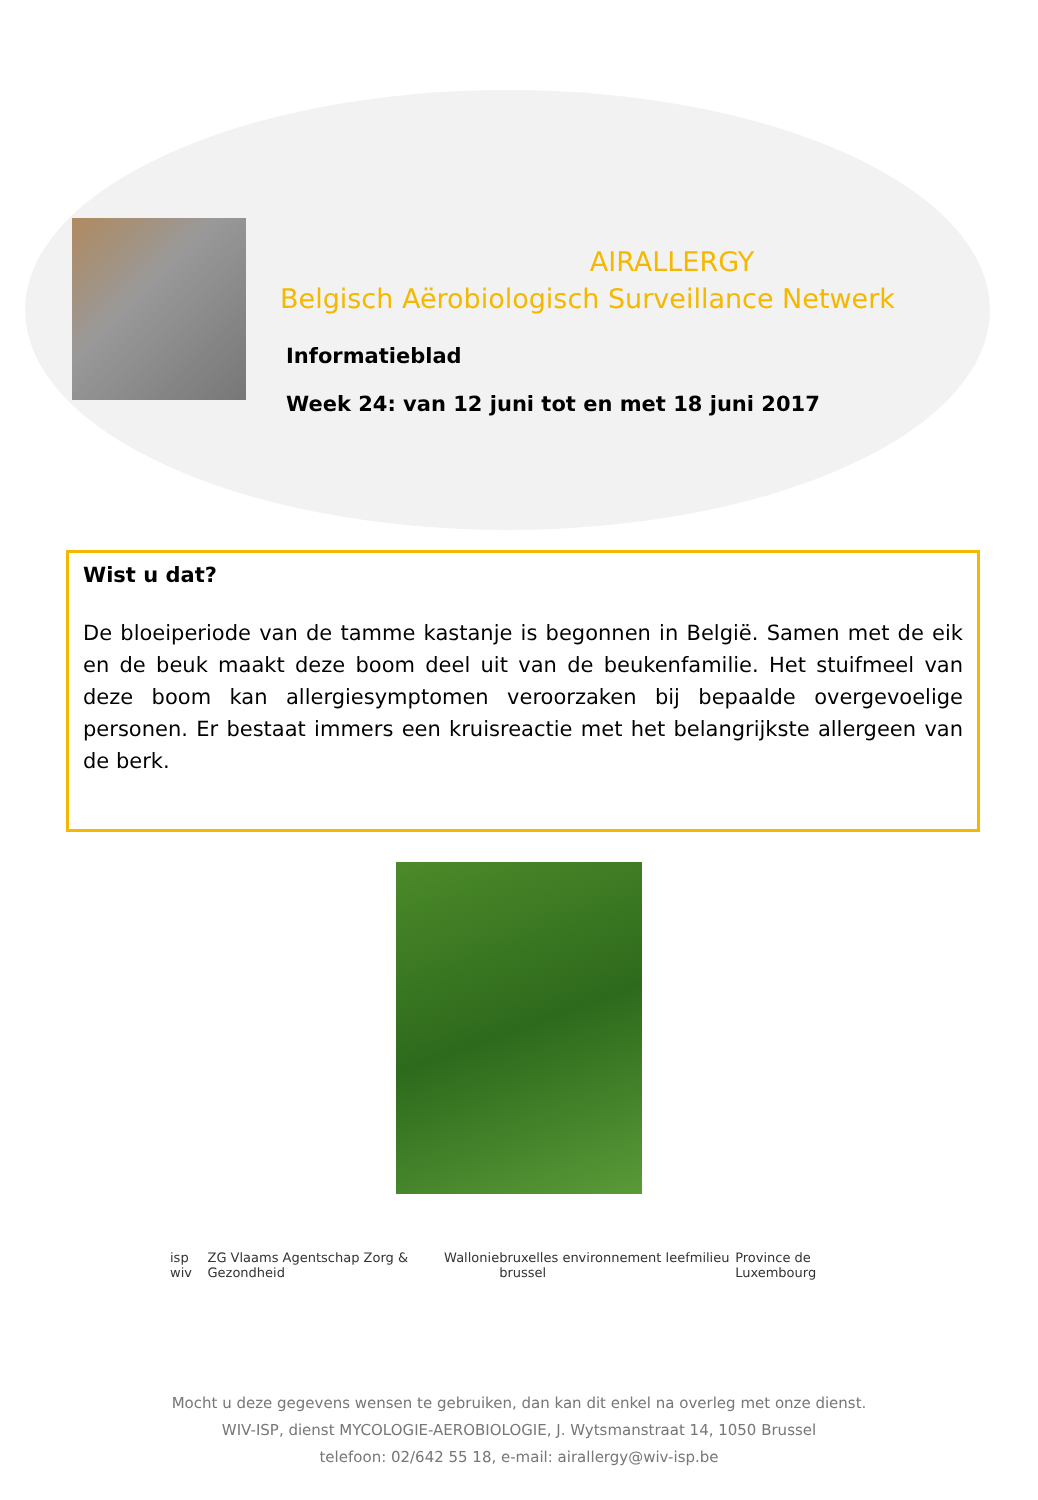AIRALLERGY
Belgisch Aërobiologisch Surveillance Netwerk
Informatieblad
Week 24: van 12 juni tot en met 18 juni 2017
Wist u dat?
De bloeiperiode van de tamme kastanje is begonnen in België. Samen met de eik en de beuk maakt deze boom deel uit van de beukenfamilie. Het stuifmeel van deze boom kan allergiesymptomen veroorzaken bij bepaalde overgevoelige personen. Er bestaat immers een kruisreactie met het belangrijkste allergeen van de berk.
isp wiv ZG Vlaams Agentschap Zorg & Gezondheid
Wallonie bruxelles environnement leefmilieu brussel
Province de Luxembourg
Mocht u deze gegevens wensen te gebruiken, dan kan dit enkel na overleg met onze dienst.
WIV-ISP, dienst MYCOLOGIE-AEROBIOLOGIE, J. Wytsmanstraat 14, 1050 Brussel
telefoon: 02/642 55 18, e-mail: airallergy@wiv-isp.be